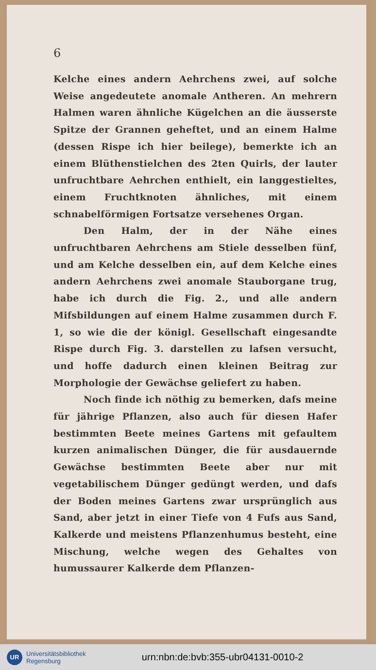6
Kelche eines andern Aehrchens zwei, auf solche Weise angedeutete anomale Antheren. An mehrern Halmen waren ähnliche Kügelchen an die äusserste Spitze der Grannen geheftet, und an einem Halme (dessen Rispe ich hier beilege), bemerkte ich an einem Blüthenstielchen des 2ten Quirls, der lauter unfruchtbare Aehrchen enthielt, ein langgestieltes, einem Fruchtknoten ähnliches, mit einem schnabelförmigen Fortsatze versehenes Organ.
Den Halm, der in der Nähe eines unfruchtbaren Aehrchens am Stiele desselben fünf, und am Kelche desselben ein, auf dem Kelche eines andern Aehrchens zwei anomale Stauborgane trug, habe ich durch die Fig. 2., und alle andern Mifsbildungen auf einem Halme zusammen durch F. 1, so wie die der königl. Gesellschaft eingesandte Rispe durch Fig. 3. darstellen zu lafsen versucht, und hoffe dadurch einen kleinen Beitrag zur Morphologie der Gewächse geliefert zu haben.
Noch finde ich nöthig zu bemerken, dafs meine für jährige Pflanzen, also auch für diesen Hafer bestimmten Beete meines Gartens mit gefaultem kurzen animalischen Dünger, die für ausdauernde Gewächse bestimmten Beete aber nur mit vegetabilischem Dünger gedüngt werden, und dafs der Boden meines Gartens zwar ursprünglich aus Sand, aber jetzt in einer Tiefe von 4 Fufs aus Sand, Kalkerde und meistens Pflanzenhumus besteht, eine Mischung, welche wegen des Gehaltes von humussaurer Kalkerde dem Pflanzen-
UR
Universitätsbibliothek
Regensburg
urn:nbn:de:bvb:355-ubr04131-0010-2